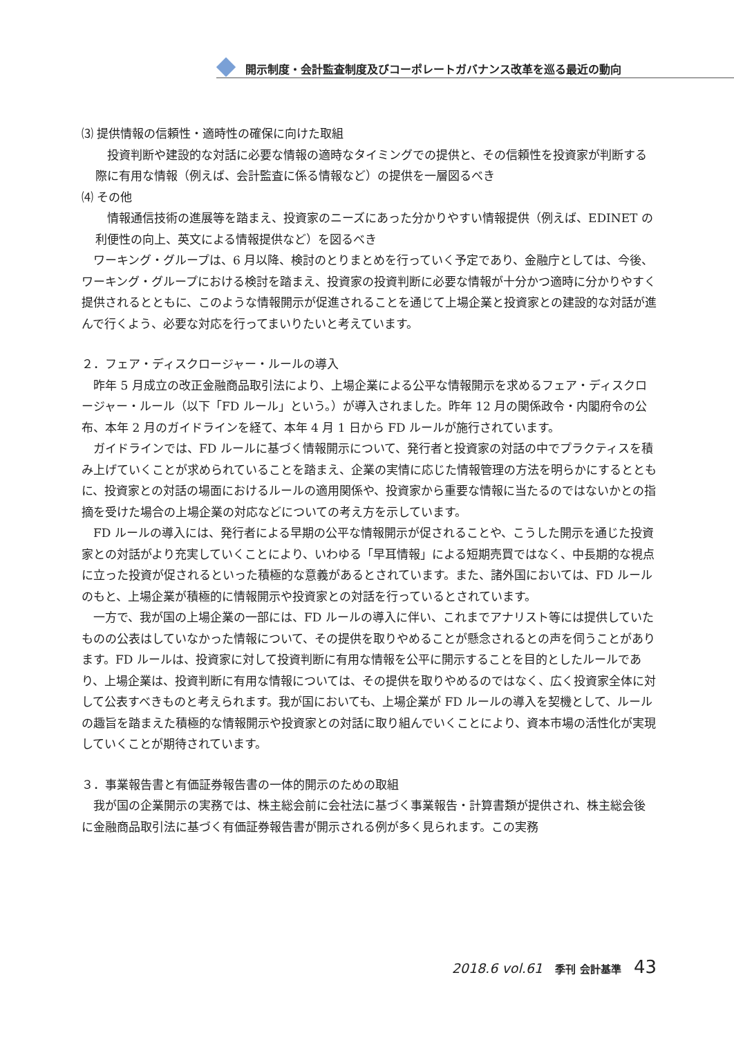開示制度・会計監査制度及びコーポレートガバナンス改革を巡る最近の動向
⑶ 提供情報の信頼性・適時性の確保に向けた取組
投資判断や建設的な対話に必要な情報の適時なタイミングでの提供と、その信頼性を投資家が判断する際に有用な情報（例えば、会計監査に係る情報など）の提供を一層図るべき
⑷ その他
情報通信技術の進展等を踏まえ、投資家のニーズにあった分かりやすい情報提供（例えば、EDINET の利便性の向上、英文による情報提供など）を図るべき
ワーキング・グループは、6 月以降、検討のとりまとめを行っていく予定であり、金融庁としては、今後、ワーキング・グループにおける検討を踏まえ、投資家の投資判断に必要な情報が十分かつ適時に分かりやすく提供されるとともに、このような情報開示が促進されることを通じて上場企業と投資家との建設的な対話が進んで行くよう、必要な対応を行ってまいりたいと考えています。
２．フェア・ディスクロージャー・ルールの導入
昨年 5 月成立の改正金融商品取引法により、上場企業による公平な情報開示を求めるフェア・ディスクロージャー・ルール（以下「FD ルール」という。）が導入されました。昨年 12 月の関係政令・内閣府令の公布、本年 2 月のガイドラインを経て、本年 4 月 1 日から FD ルールが施行されています。
ガイドラインでは、FD ルールに基づく情報開示について、発行者と投資家の対話の中でプラクティスを積み上げていくことが求められていることを踏まえ、企業の実情に応じた情報管理の方法を明らかにするとともに、投資家との対話の場面におけるルールの適用関係や、投資家から重要な情報に当たるのではないかとの指摘を受けた場合の上場企業の対応などについての考え方を示しています。
FD ルールの導入には、発行者による早期の公平な情報開示が促されることや、こうした開示を通じた投資家との対話がより充実していくことにより、いわゆる「早耳情報」による短期売買ではなく、中長期的な視点に立った投資が促されるといった積極的な意義があるとされています。また、諸外国においては、FD ルールのもと、上場企業が積極的に情報開示や投資家との対話を行っているとされています。
一方で、我が国の上場企業の一部には、FD ルールの導入に伴い、これまでアナリスト等には提供していたものの公表はしていなかった情報について、その提供を取りやめることが懸念されるとの声を伺うことがあります。FD ルールは、投資家に対して投資判断に有用な情報を公平に開示することを目的としたルールであり、上場企業は、投資判断に有用な情報については、その提供を取りやめるのではなく、広く投資家全体に対して公表すべきものと考えられます。我が国においても、上場企業が FD ルールの導入を契機として、ルールの趣旨を踏まえた積極的な情報開示や投資家との対話に取り組んでいくことにより、資本市場の活性化が実現していくことが期待されています。
３．事業報告書と有価証券報告書の一体的開示のための取組
我が国の企業開示の実務では、株主総会前に会社法に基づく事業報告・計算書類が提供され、株主総会後に金融商品取引法に基づく有価証券報告書が開示される例が多く見られます。この実務
2018.6 vol.61 季刊 会計基準 43